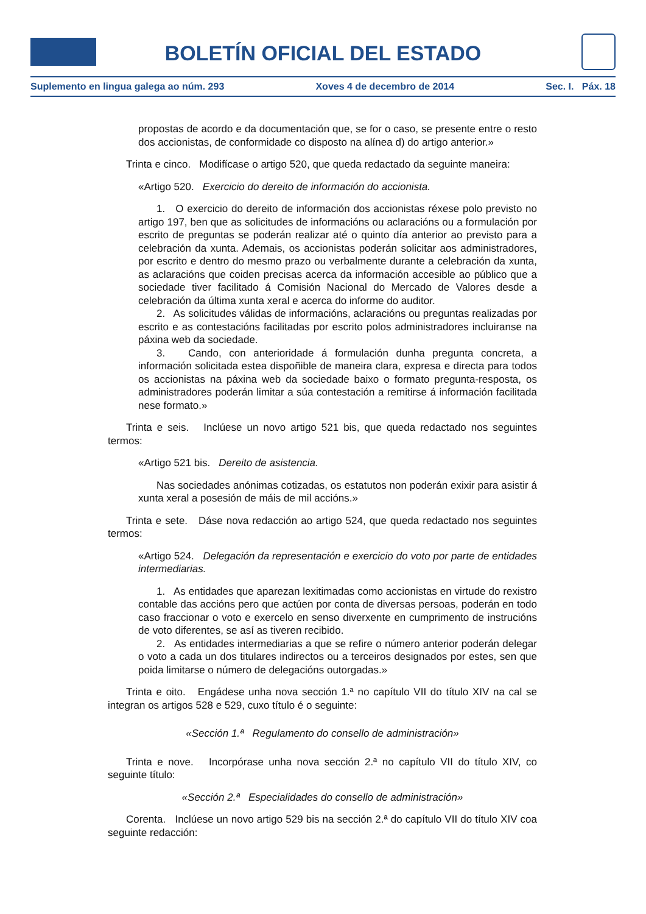BOLETÍN OFICIAL DEL ESTADO
Suplemento en lingua galega ao núm. 293 Xoves 4 de decembro de 2014 Sec. I. Páx. 18
propostas de acordo e da documentación que, se for o caso, se presente entre o resto dos accionistas, de conformidade co disposto na alínea d) do artigo anterior.»
Trinta e cinco. Modifícase o artigo 520, que queda redactado da seguinte maneira:
«Artigo 520. Exercicio do dereito de información do accionista.
1. O exercicio do dereito de información dos accionistas réxese polo previsto no artigo 197, ben que as solicitudes de informacións ou aclaracións ou a formulación por escrito de preguntas se poderán realizar até o quinto día anterior ao previsto para a celebración da xunta. Ademais, os accionistas poderán solicitar aos administradores, por escrito e dentro do mesmo prazo ou verbalmente durante a celebración da xunta, as aclaracións que coiden precisas acerca da información accesible ao público que a sociedade tiver facilitado á Comisión Nacional do Mercado de Valores desde a celebración da última xunta xeral e acerca do informe do auditor.
2. As solicitudes válidas de informacións, aclaracións ou preguntas realizadas por escrito e as contestacións facilitadas por escrito polos administradores incluiranse na páxina web da sociedade.
3. Cando, con anterioridade á formulación dunha pregunta concreta, a información solicitada estea dispoñible de maneira clara, expresa e directa para todos os accionistas na páxina web da sociedade baixo o formato pregunta-resposta, os administradores poderán limitar a súa contestación a remitirse á información facilitada nese formato.»
Trinta e seis. Inclúese un novo artigo 521 bis, que queda redactado nos seguintes termos:
«Artigo 521 bis. Dereito de asistencia.
Nas sociedades anónimas cotizadas, os estatutos non poderán exixir para asistir á xunta xeral a posesión de máis de mil accións.»
Trinta e sete. Dáse nova redacción ao artigo 524, que queda redactado nos seguintes termos:
«Artigo 524. Delegación da representación e exercicio do voto por parte de entidades intermediarias.
1. As entidades que aparezan lexitimadas como accionistas en virtude do rexistro contable das accións pero que actúen por conta de diversas persoas, poderán en todo caso fraccionar o voto e exercelo en senso diverxente en cumprimento de instrucións de voto diferentes, se así as tiveren recibido.
2. As entidades intermediarias a que se refire o número anterior poderán delegar o voto a cada un dos titulares indirectos ou a terceiros designados por estes, sen que poida limitarse o número de delegacións outorgadas.»
Trinta e oito. Engádese unha nova sección 1.ª no capítulo VII do título XIV na cal se integran os artigos 528 e 529, cuxo título é o seguinte:
«Sección 1.ª Regulamento do consello de administración»
Trinta e nove. Incorpórase unha nova sección 2.ª no capítulo VII do título XIV, co seguinte título:
«Sección 2.ª Especialidades do consello de administración»
Corenta. Inclúese un novo artigo 529 bis na sección 2.ª do capítulo VII do título XIV coa seguinte redacción: